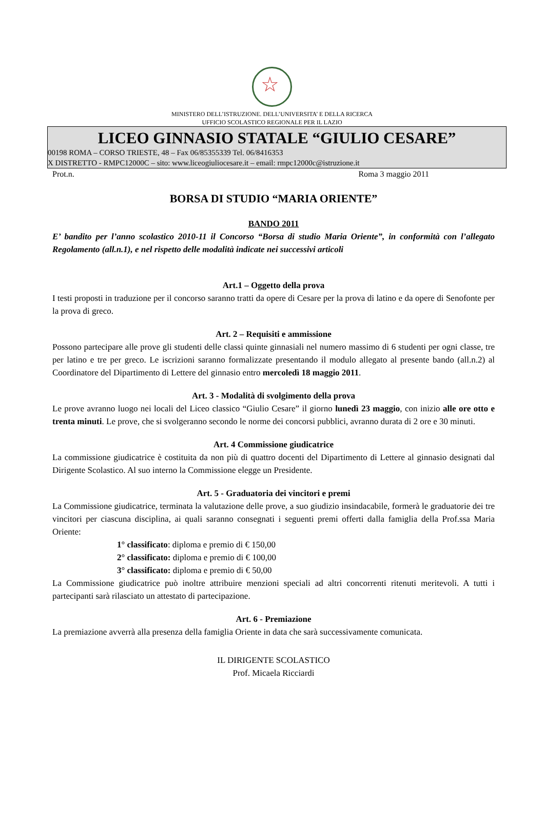☆
MINISTERO DELL’ISTRUZIONE. DELL’UNIVERSITA’ E DELLA RICERCA
UFFICIO SCOLASTICO REGIONALE PER IL LAZIO
LICEO GINNASIO STATALE “GIULIO CESARE”
00198 ROMA – CORSO TRIESTE, 48 – Fax 06/85355339 Tel. 06/8416353
X DISTRETTO - RMPC12000C – sito: www.liceogiuliocesare.it – email: rmpc12000c@istruzione.it
Prot.n. Roma 3 maggio 2011
BORSA DI STUDIO “MARIA ORIENTE”
BANDO 2011
E’ bandito per l’anno scolastico 2010-11 il Concorso “Borsa di studio Maria Oriente”, in conformità con l’allegato Regolamento (all.n.1), e nel rispetto delle modalità indicate nei successivi articoli
Art.1 – Oggetto della prova
I testi proposti in traduzione per il concorso saranno tratti da opere di Cesare per la prova di latino e da opere di Senofonte per la prova di greco.
Art. 2 – Requisiti e ammissione
Possono partecipare alle prove gli studenti delle classi quinte ginnasiali nel numero massimo di 6 studenti per ogni classe, tre per latino e tre per greco. Le iscrizioni saranno formalizzate presentando il modulo allegato al presente bando (all.n.2) al Coordinatore del Dipartimento di Lettere del ginnasio entro mercoledì 18 maggio 2011.
Art. 3 - Modalità di svolgimento della prova
Le prove avranno luogo nei locali del Liceo classico “Giulio Cesare” il giorno lunedì 23 maggio, con inizio alle ore otto e trenta minuti. Le prove, che si svolgeranno secondo le norme dei concorsi pubblici, avranno durata di 2 ore e 30 minuti.
Art. 4 Commissione giudicatrice
La commissione giudicatrice è costituita da non più di quattro docenti del Dipartimento di Lettere al ginnasio designati dal Dirigente Scolastico. Al suo interno la Commissione elegge un Presidente.
Art. 5 - Graduatoria dei vincitori e premi
La Commissione giudicatrice, terminata la valutazione delle prove, a suo giudizio insindacabile, formerà le graduatorie dei tre vincitori per ciascuna disciplina, ai quali saranno consegnati i seguenti premi offerti dalla famiglia della Prof.ssa Maria Oriente:
1° classificato: diploma e premio di € 150,00
2° classificato: diploma e premio di € 100,00
3° classificato: diploma e premio di € 50,00
La Commissione giudicatrice può inoltre attribuire menzioni speciali ad altri concorrenti ritenuti meritevoli. A tutti i partecipanti sarà rilasciato un attestato di partecipazione.
Art. 6 - Premiazione
La premiazione avverrà alla presenza della famiglia Oriente in data che sarà successivamente comunicata.
IL DIRIGENTE SCOLASTICO
Prof. Micaela Ricciardi